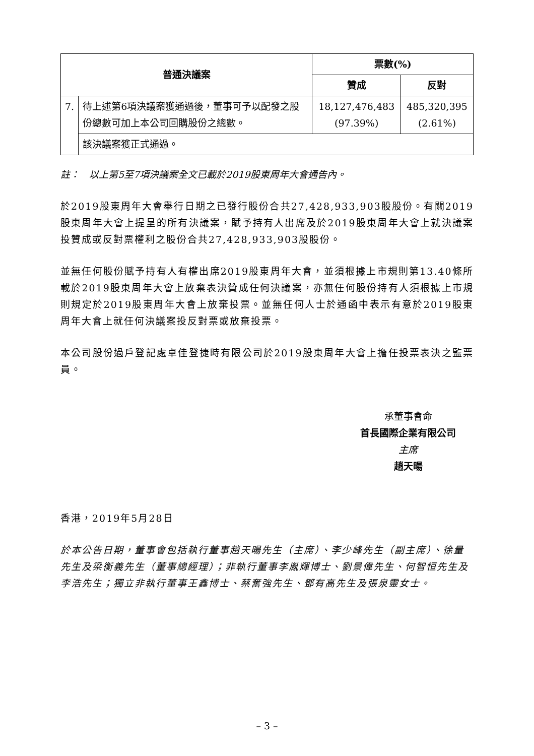| 普通決議案 | | 票數(%) | |
| --- | --- | --- | --- |
| | | 贊成 | 反對 |
| 7. | 待上述第6項決議案獲通過後，董事可予以配發之股份總數可加上本公司回購股份之總數。 | 18,127,476,483 (97.39%) | 485,320,395 (2.61%) |
| | 該決議案獲正式通過。 | | |
註：　以上第5至7項決議案全文已載於2019股東周年大會通告內。
於2019股東周年大會舉行日期之已發行股份合共27,428,933,903股股份。有關2019股東周年大會上提呈的所有決議案，賦予持有人出席及於2019股東周年大會上就決議案投贊成或反對票權利之股份合共27,428,933,903股股份。
並無任何股份賦予持有人有權出席2019股東周年大會，並須根據上市規則第13.40條所載於2019股東周年大會上放棄表決贊成任何決議案，亦無任何股份持有人須根據上市規則規定於2019股東周年大會上放棄投票。並無任何人士於通函中表示有意於2019股東周年大會上就任何決議案投反對票或放棄投票。
本公司股份過戶登記處卓佳登捷時有限公司於2019股東周年大會上擔任投票表決之監票員。
承董事會命
首長國際企業有限公司
主席
趙天暘
香港，2019年5月28日
於本公告日期，董事會包括執行董事趙天暘先生（主席）、李少峰先生（副主席）、徐量先生及梁衡義先生（董事總經理）；非執行董事李胤輝博士、劉景偉先生、何智恒先生及李浩先生；獨立非執行董事王鑫博士、蔡奮強先生、鄧有高先生及張泉靈女士。
– 3 –